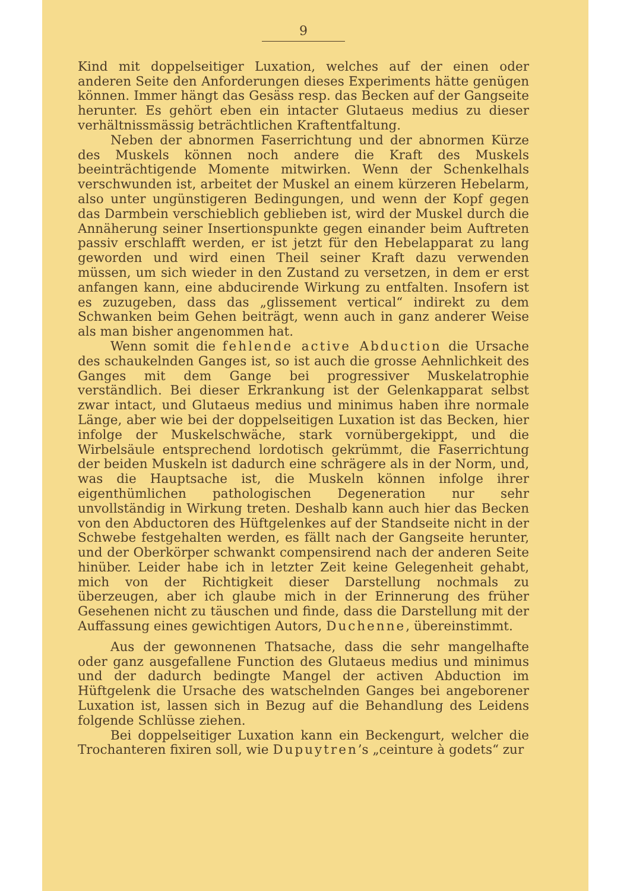9
Kind mit doppelseitiger Luxation, welches auf der einen oder anderen Seite den Anforderungen dieses Experiments hätte genügen können. Immer hängt das Gesäss resp. das Becken auf der Gangseite herunter. Es gehört eben ein intacter Glutaeus medius zu dieser verhältnissmässig beträchtlichen Kraftentfaltung.
Neben der abnormen Faserrichtung und der abnormen Kürze des Muskels können noch andere die Kraft des Muskels beeinträchtigende Momente mitwirken. Wenn der Schenkelhals verschwunden ist, arbeitet der Muskel an einem kürzeren Hebelarm, also unter ungünstigeren Bedingungen, und wenn der Kopf gegen das Darmbein verschieblich geblieben ist, wird der Muskel durch die Annäherung seiner Insertionspunkte gegen einander beim Auftreten passiv erschlafft werden, er ist jetzt für den Hebelapparat zu lang geworden und wird einen Theil seiner Kraft dazu verwenden müssen, um sich wieder in den Zustand zu versetzen, in dem er erst anfangen kann, eine abducirende Wirkung zu entfalten. Insofern ist es zuzugeben, dass das „glissement vertical“ indirekt zu dem Schwanken beim Gehen beiträgt, wenn auch in ganz anderer Weise als man bisher angenommen hat.
Wenn somit die fehlende active Abduction die Ursache des schaukelnden Ganges ist, so ist auch die grosse Aehnlichkeit des Ganges mit dem Gange bei progressiver Muskelatrophie verständlich. Bei dieser Erkrankung ist der Gelenkapparat selbst zwar intact, und Glutaeus medius und minimus haben ihre normale Länge, aber wie bei der doppelseitigen Luxation ist das Becken, hier infolge der Muskelschwäche, stark vornübergekippt, und die Wirbelsäule entsprechend lordotisch gekrümmt, die Faserrichtung der beiden Muskeln ist dadurch eine schrägere als in der Norm, und, was die Hauptsache ist, die Muskeln können infolge ihrer eigenthümlichen pathologischen Degeneration nur sehr unvollständig in Wirkung treten. Deshalb kann auch hier das Becken von den Abductoren des Hüftgelenkes auf der Standseite nicht in der Schwebe festgehalten werden, es fällt nach der Gangseite herunter, und der Oberkörper schwankt compensirend nach der anderen Seite hinüber. Leider habe ich in letzter Zeit keine Gelegenheit gehabt, mich von der Richtigkeit dieser Darstellung nochmals zu überzeugen, aber ich glaube mich in der Erinnerung des früher Gesehenen nicht zu täuschen und finde, dass die Darstellung mit der Auffassung eines gewichtigen Autors, Duchenne, übereinstimmt.
Aus der gewonnenen Thatsache, dass die sehr mangelhafte oder ganz ausgefallene Function des Glutaeus medius und minimus und der dadurch bedingte Mangel der activen Abduction im Hüftgelenk die Ursache des watschelnden Ganges bei angeborener Luxation ist, lassen sich in Bezug auf die Behandlung des Leidens folgende Schlüsse ziehen.
Bei doppelseitiger Luxation kann ein Beckengurt, welcher die Trochanteren fixiren soll, wie Dupuytren’s „ceinture à godets“ zur